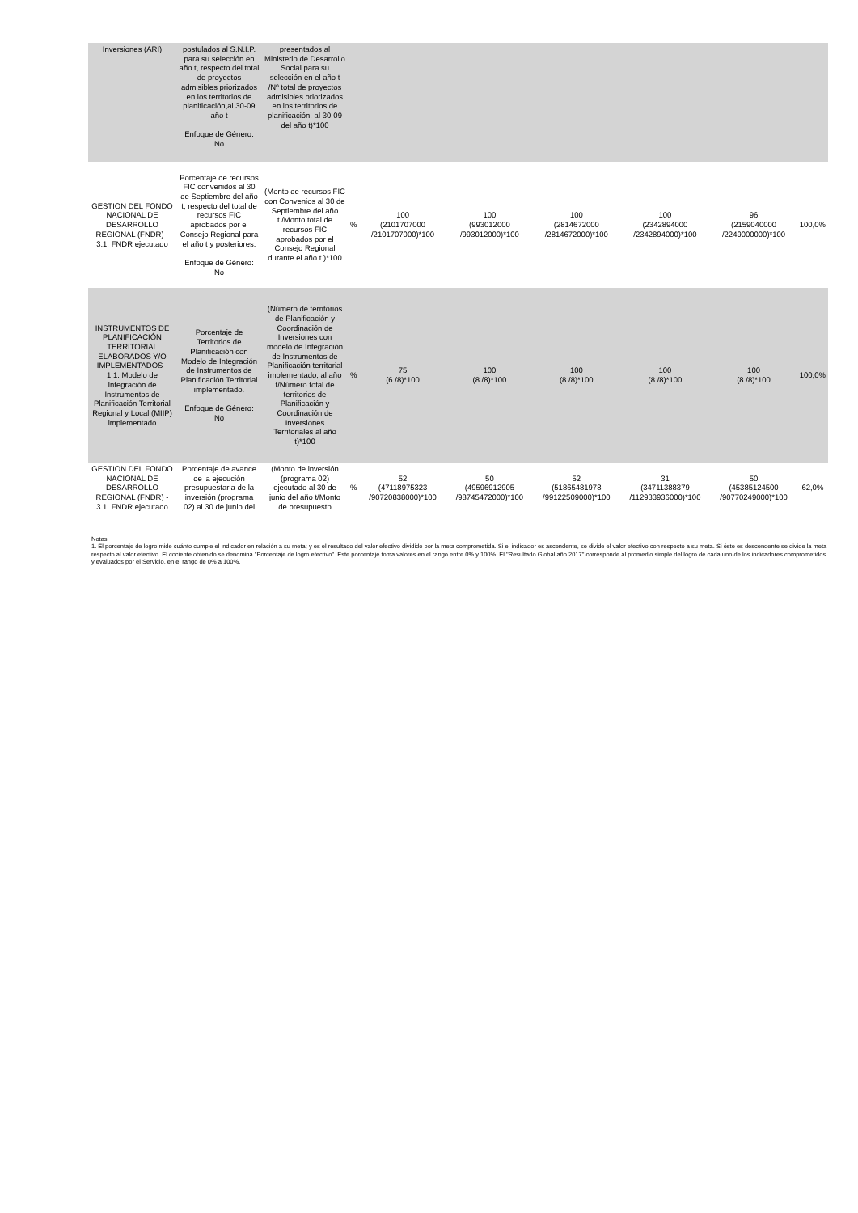| Inversiones (ARI) | postulados al S.N.I.P. para su selección en año t, respecto del total de proyectos admisibles priorizados en los territorios de planificación,al 30-09 año t Enfoque de Género: No | presentados al Ministerio de Desarrollo Social para su selección en el año t /Nº total de proyectos admisibles priorizados en los territorios de planificación, al 30-09 del año t)*100 | | | | | | | |
| GESTION DEL FONDO NACIONAL DE DESARROLLO REGIONAL (FNDR) - 3.1. FNDR ejecutado | Porcentaje de recursos FIC convenidos al 30 de Septiembre del año t, respecto del total de recursos FIC aprobados por el Consejo Regional para el año t y posteriores. Enfoque de Género: No | (Monto de recursos FIC con Convenios al 30 de Septiembre del año t./Monto total de recursos FIC aprobados por el Consejo Regional durante el año t.)*100 | % | 100 (2101707000 /2101707000)*100 | 100 (993012000 /993012000)*100 | 100 (2814672000 /2814672000)*100 | 100 (2342894000 /2342894000)*100 | 96 (2159040000 /2249000000)*100 | 100,0% |
| INSTRUMENTOS DE PLANIFICACIÓN TERRITORIAL ELABORADOS Y/O IMPLEMENTADOS - 1.1. Modelo de Integración de Instrumentos de Planificación Territorial Regional y Local (MIIP) implementado | Porcentaje de Territorios de Planificación con Modelo de Integración de Instrumentos de Planificación Territorial implementado. Enfoque de Género: No | (Número de territorios de Planificación y Coordinación de Inversiones con modelo de Integración de Instrumentos de Planificación territorial implementado, al año t/Número total de territorios de Planificación y Coordinación de Inversiones Territoriales al año t)*100 | % | 75 (6 /8)*100 | 100 (8 /8)*100 | 100 (8 /8)*100 | 100 (8 /8)*100 | 100 (8 /8)*100 | 100,0% |
| GESTION DEL FONDO NACIONAL DE DESARROLLO REGIONAL (FNDR) - 3.1. FNDR ejecutado | Porcentaje de avance de la ejecución presupuestaria de la inversión (programa 02) al 30 de junio del | (Monto de inversión (programa 02) ejecutado al 30 de junio del año t/Monto de presupuesto | % | 52 (47118975323 /90720838000)*100 | 50 (49596912905 /98745472000)*100 | 52 (51865481978 /99122509000)*100 | 31 (34711388379 /112933936000)*100 | 50 (45385124500 /90770249000)*100 | 62,0% |
Notas
1. El porcentaje de logro mide cuánto cumple el indicador en relación a su meta; y es el resultado del valor efectivo dividido por la meta comprometida. Si el indicador es ascendente, se divide el valor efectivo con respecto a su meta. Si éste es descendente se divide la meta respecto al valor efectivo. El cociente obtenido se denomina "Porcentaje de logro efectivo". Este porcentaje toma valores en el rango entre 0% y 100%. El "Resultado Global año 2017" corresponde al promedio simple del logro de cada uno de los indicadores comprometidos y evaluados por el Servicio, en el rango de 0% a 100%.